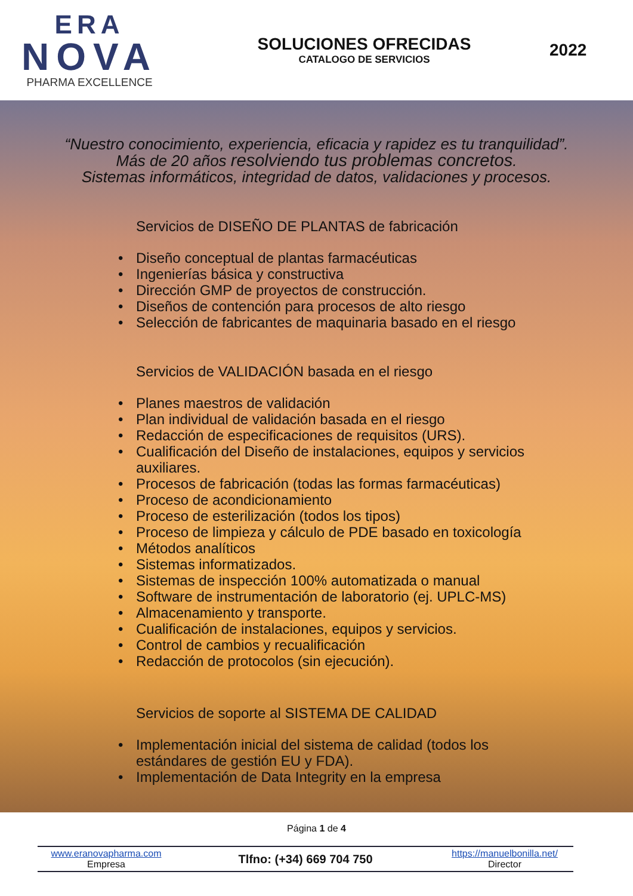ERA
NOVA
PHARMA EXCELLENCE
SOLUCIONES OFRECIDAS
CATALOGO DE SERVICIOS
2022
“Nuestro conocimiento, experiencia, eficacia y rapidez es tu tranquilidad”.
Más de 20 años resolviendo tus problemas concretos.
Sistemas informáticos, integridad de datos, validaciones y procesos.
Servicios de DISEÑO DE PLANTAS de fabricación
• Diseño conceptual de plantas farmacéuticas
• Ingenierías básica y constructiva
• Dirección GMP de proyectos de construcción.
• Diseños de contención para procesos de alto riesgo
• Selección de fabricantes de maquinaria basado en el riesgo
Servicios de VALIDACIÓN basada en el riesgo
• Planes maestros de validación
• Plan individual de validación basada en el riesgo
• Redacción de especificaciones de requisitos (URS).
• Cualificación del Diseño de instalaciones, equipos y servicios
auxiliares.
• Procesos de fabricación (todas las formas farmacéuticas)
• Proceso de acondicionamiento
• Proceso de esterilización (todos los tipos)
• Proceso de limpieza y cálculo de PDE basado en toxicología
• Métodos analíticos
• Sistemas informatizados.
• Sistemas de inspección 100% automatizada o manual
• Software de instrumentación de laboratorio (ej. UPLC-MS)
• Almacenamiento y transporte.
• Cualificación de instalaciones, equipos y servicios.
• Control de cambios y recualificación
• Redacción de protocolos (sin ejecución).
Servicios de soporte al SISTEMA DE CALIDAD
• Implementación inicial del sistema de calidad (todos los
estándares de gestión EU y FDA).
• Implementación de Data Integrity en la empresa
Página 1 de 4
www.eranovapharma.com
Empresa
Tlfno: (+34) 669 704 750
https://manuelbonilla.net/
Director